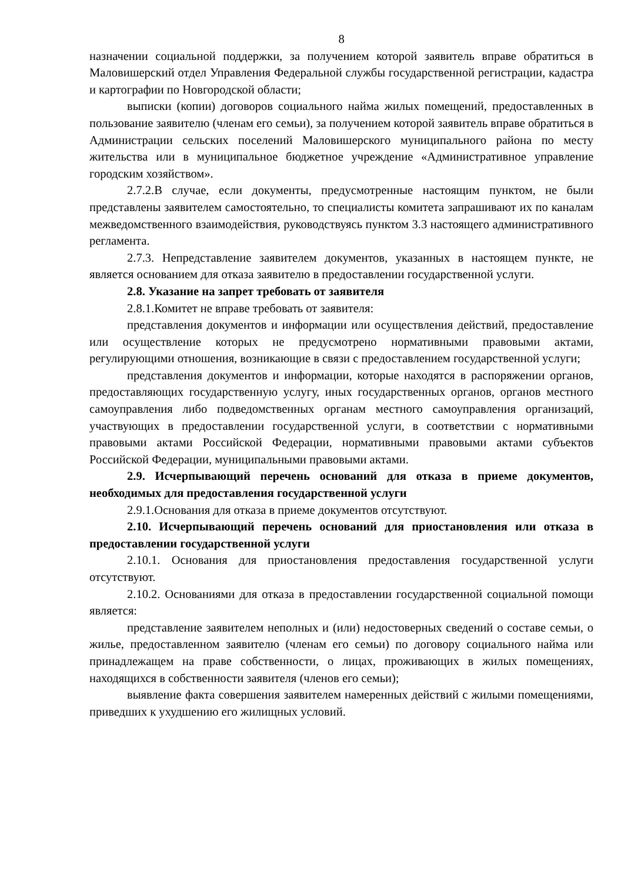8
назначении социальной поддержки, за получением которой заявитель вправе обратиться в Маловишерский отдел Управления Федеральной службы государственной регистрации, кадастра и картографии по Новгородской области;
выписки (копии) договоров социального найма жилых помещений, предоставленных в пользование заявителю (членам его семьи), за получением которой заявитель вправе обратиться в Администрации сельских поселений Маловишерского муниципального района по месту жительства или в муниципальное бюджетное учреждение «Административное управление городским хозяйством».
2.7.2.В случае, если документы, предусмотренные настоящим пунктом, не были представлены заявителем самостоятельно, то специалисты комитета запрашивают их по каналам межведомственного взаимодействия, руководствуясь пунктом 3.3 настоящего административного регламента.
2.7.3. Непредставление заявителем документов, указанных в настоящем пункте, не является основанием для отказа заявителю в предоставлении государственной услуги.
2.8. Указание на запрет требовать от заявителя
2.8.1.Комитет не вправе требовать от заявителя:
представления документов и информации или осуществления действий, предоставление или осуществление которых не предусмотрено нормативными правовыми актами, регулирующими отношения, возникающие в связи с предоставлением государственной услуги;
представления документов и информации, которые находятся в распоряжении органов, предоставляющих государственную услугу, иных государственных органов, органов местного самоуправления либо подведомственных органам местного самоуправления организаций, участвующих в предоставлении государственной услуги, в соответствии с нормативными правовыми актами Российской Федерации, нормативными правовыми актами субъектов Российской Федерации, муниципальными правовыми актами.
2.9. Исчерпывающий перечень оснований для отказа в приеме документов, необходимых для предоставления государственной услуги
2.9.1.Основания для отказа в приеме документов отсутствуют.
2.10. Исчерпывающий перечень оснований для приостановления или отказа в предоставлении государственной услуги
2.10.1. Основания для приостановления предоставления государственной услуги отсутствуют.
2.10.2. Основаниями для отказа в предоставлении государственной социальной помощи является:
представление заявителем неполных и (или) недостоверных сведений о составе семьи, о жилье, предоставленном заявителю (членам его семьи) по договору социального найма или принадлежащем на праве собственности, о лицах, проживающих в жилых помещениях, находящихся в собственности заявителя (членов его семьи);
выявление факта совершения заявителем намеренных действий с жилыми помещениями, приведших к ухудшению его жилищных условий.